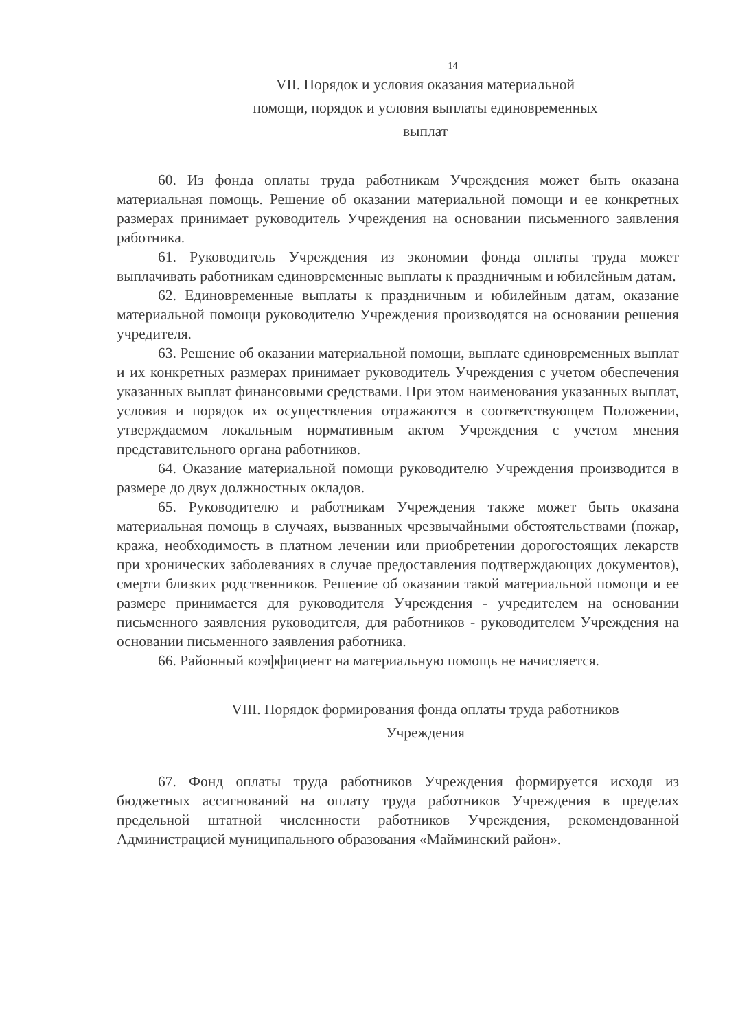14
VII. Порядок и условия оказания материальной
помощи, порядок и условия выплаты единовременных
выплат
60. Из фонда оплаты труда работникам Учреждения может быть оказана материальная помощь. Решение об оказании материальной помощи и ее конкретных размерах принимает руководитель Учреждения на основании письменного заявления работника.
61. Руководитель Учреждения из экономии фонда оплаты труда может выплачивать работникам единовременные выплаты к праздничным и юбилейным датам.
62. Единовременные выплаты к праздничным и юбилейным датам, оказание материальной помощи руководителю Учреждения производятся на основании решения учредителя.
63. Решение об оказании материальной помощи, выплате единовременных выплат и их конкретных размерах принимает руководитель Учреждения с учетом обеспечения указанных выплат финансовыми средствами. При этом наименования указанных выплат, условия и порядок их осуществления отражаются в соответствующем Положении, утверждаемом локальным нормативным актом Учреждения с учетом мнения представительного органа работников.
64. Оказание материальной помощи руководителю Учреждения производится в размере до двух должностных окладов.
65. Руководителю и работникам Учреждения также может быть оказана материальная помощь в случаях, вызванных чрезвычайными обстоятельствами (пожар, кража, необходимость в платном лечении или приобретении дорогостоящих лекарств при хронических заболеваниях в случае предоставления подтверждающих документов), смерти близких родственников. Решение об оказании такой материальной помощи и ее размере принимается для руководителя Учреждения - учредителем на основании письменного заявления руководителя, для работников - руководителем Учреждения на основании письменного заявления работника.
66. Районный коэффициент на материальную помощь не начисляется.
VIII. Порядок формирования фонда оплаты труда работников
Учреждения
67. Фонд оплаты труда работников Учреждения формируется исходя из бюджетных ассигнований на оплату труда работников Учреждения в пределах предельной штатной численности работников Учреждения, рекомендованной Администрацией муниципального образования «Майминский район».